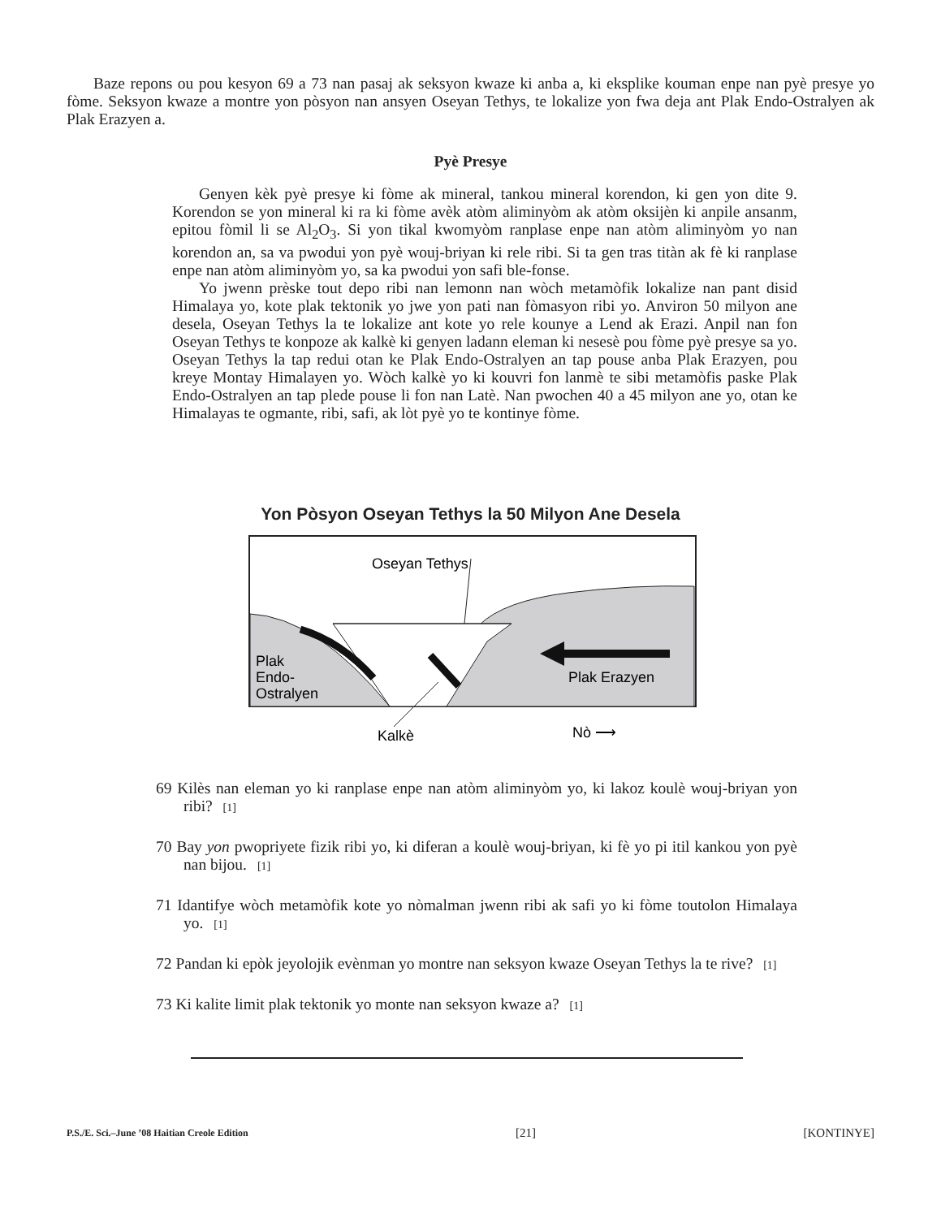Baze repons ou pou kesyon 69 a 73 nan pasaj ak seksyon kwaze ki anba a, ki eksplike kouman enpe nan pyè presye yo fòme. Seksyon kwaze a montre yon pòsyon nan ansyen Oseyan Tethys, te lokalize yon fwa deja ant Plak Endo-Ostralyen ak Plak Erazyen a.
Pyè Presye
Genyen kèk pyè presye ki fòme ak mineral, tankou mineral korendon, ki gen yon dite 9. Korendon se yon mineral ki ra ki fòme avèk atòm aliminyòm ak atòm oksijèn ki anpile ansanm, epitou fòmil li se Al<sub>2</sub>O<sub>3</sub>. Si yon tikal kwomyòm ranplase enpe nan atòm aliminyòm yo nan korendon an, sa va pwodui yon pyè wouj-briyan ki rele ribi. Si ta gen tras titàn ak fè ki ranplase enpe nan atòm aliminyòm yo, sa ka pwodui yon safi ble-fonse.
Yo jwenn prèske tout depo ribi nan lemonn nan wòch metamòfik lokalize nan pant disid Himalaya yo, kote plak tektonik yo jwe yon pati nan fòmasyon ribi yo. Anviron 50 milyon ane desela, Oseyan Tethys la te lokalize ant kote yo rele kounye a Lend ak Erazi. Anpil nan fon Oseyan Tethys te konpoze ak kalkè ki genyen ladann eleman ki nesesè pou fòme pyè presye sa yo. Oseyan Tethys la tap redui otan ke Plak Endo-Ostralyen an tap pouse anba Plak Erazyen, pou kreye Montay Himalayen yo. Wòch kalkè yo ki kouvri fon lanmè te sibi metamòfis paske Plak Endo-Ostralyen an tap plede pouse li fon nan Latè. Nan pwochen 40 a 45 milyon ane yo, otan ke Himalayas te ogmante, ribi, safi, ak lòt pyè yo te kontinye fòme.
Yon Pòsyon Oseyan Tethys la 50 Milyon Ane Desela
Oseyan Tethys
Plak
Endo-
Ostralyen
Plak Erazyen
Kalkè
Nò ⟶
69 Kilès nan eleman yo ki ranplase enpe nan atòm aliminyòm yo, ki lakoz koulè wouj-briyan yon ribi? [1]
70 Bay yon pwopriyete fizik ribi yo, ki diferan a koulè wouj-briyan, ki fè yo pi itil kankou yon pyè nan bijou. [1]
71 Idantifye wòch metamòfik kote yo nòmalman jwenn ribi ak safi yo ki fòme toutolon Himalaya yo. [1]
72 Pandan ki epòk jeyolojik evènman yo montre nan seksyon kwaze Oseyan Tethys la te rive? [1]
73 Ki kalite limit plak tektonik yo monte nan seksyon kwaze a? [1]
P.S./E. Sci.–June ’08 Haitian Creole Edition [21] [KONTINYE]